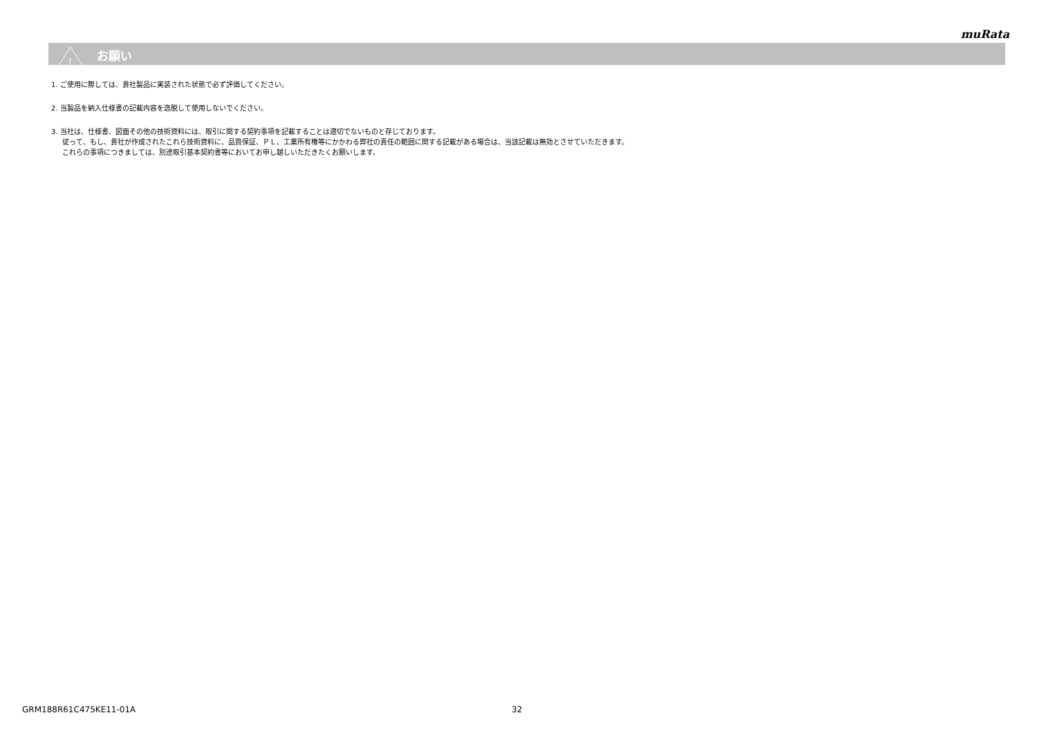muRata
!
お願い
1. ご使用に際しては、貴社製品に実装された状態で必ず評価してください。
2. 当製品を納入仕様書の記載内容を逸脱して使用しないでください。
3. 当社は、仕様書、図面その他の技術資料には、取引に関する契約事項を記載することは適切でないものと存じております。
従って、もし、貴社が作成されたこれら技術資料に、品質保証、ＰＬ、工業所有権等にかかわる弊社の責任の範囲に関する記載がある場合は、当該記載は無効とさせていただきます。
これらの事項につきましては、別途取引基本契約書等においてお申し越しいただきたくお願いします。
GRM188R61C475KE11-01A 32